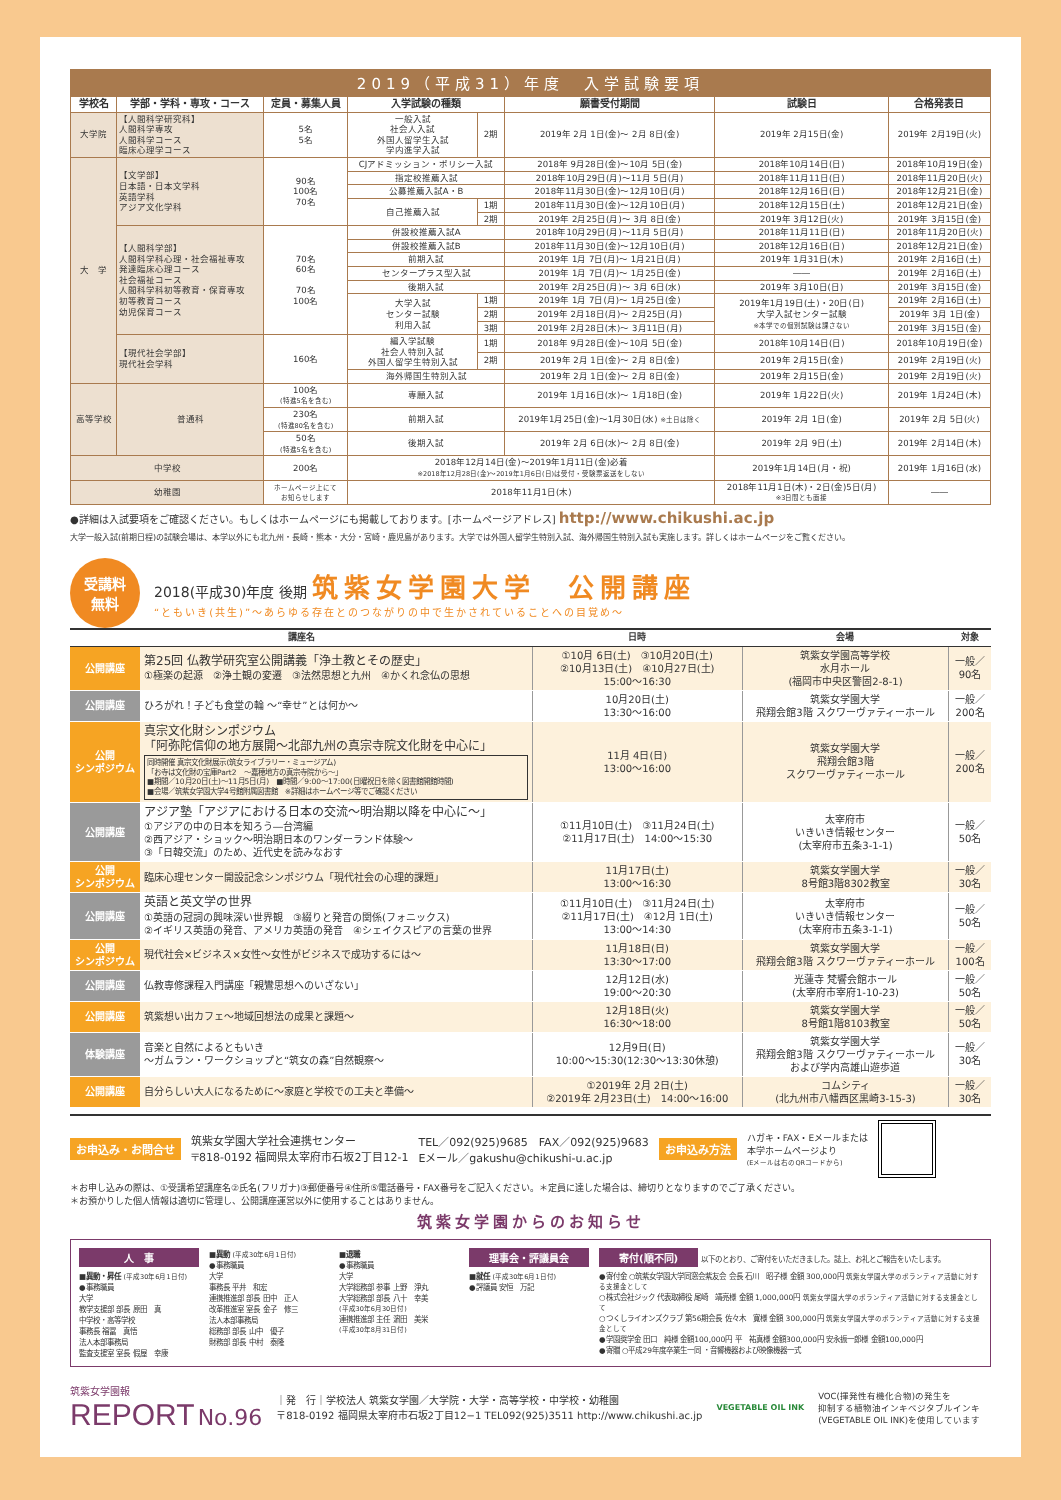2019（平成31）年度　入学試験要項
| 学校名 | 学部・学科・専攻・コース | 定員・募集人員 | 入学試験の種類 | | 願書受付期間 | 試験日 | 合格発表日 |
| --- | --- | --- | --- | --- | --- | --- | --- |
| 大学院 | 【人間科学研究科】 人間科学専攻 人間科学コース 臨床心理学コース | 5名 5名 | 一般入試 社会人入試 外国人留学生入試 学内進学入試 | 2期 | 2019年 2月 1日(金)〜 2月 8日(金) | 2019年 2月15日(金) | 2019年 2月19日(火) |
| 大 学 | 【文学部】 日本語・日本文学科 英語学科 アジア文化学科 | 90名 100名 70名 | CJアドミッション・ポリシー入試 | | 2018年 9月28日(金)〜10月 5日(金) | 2018年10月14日(日) | 2018年10月19日(金) |
| | | | 指定校推薦入試 | | 2018年10月29日(月)〜11月 5日(月) | 2018年11月11日(日) | 2018年11月20日(火) |
| | | | 公募推薦入試A・B | | 2018年11月30日(金)〜12月10日(月) | 2018年12月16日(日) | 2018年12月21日(金) |
| | | | 自己推薦入試 | 1期 | 2018年11月30日(金)〜12月10日(月) | 2018年12月15日(土) | 2018年12月21日(金) |
| | | | | 2期 | 2019年 2月25日(月)〜 3月 8日(金) | 2019年 3月12日(火) | 2019年 3月15日(金) |
| | 【人間科学部】 人間科学科心理・社会福祉専攻 発達臨床心理コース 社会福祉コース 人間科学科初等教育・保育専攻 初等教育コース 幼児保育コース | 70名 60名 70名 100名 | 併設校推薦入試A | | 2018年10月29日(月)〜11月 5日(月) | 2018年11月11日(日) | 2018年11月20日(火) |
| | | | 併設校推薦入試B | | 2018年11月30日(金)〜12月10日(月) | 2018年12月16日(日) | 2018年12月21日(金) |
| | | | 前期入試 | | 2019年 1月 7日(月)〜 1月21日(月) | 2019年 1月31日(木) | 2019年 2月16日(土) |
| | | | センタープラス型入試 | | 2019年 1月 7日(月)〜 1月25日(金) | ―― | 2019年 2月16日(土) |
| | | | 後期入試 | | 2019年 2月25日(月)〜 3月 6日(水) | 2019年 3月10日(日) | 2019年 3月15日(金) |
| | | | 大学入試 センター試験 利用入試 | 1期 | 2019年 1月 7日(月)〜 1月25日(金) | 2019年1月19日(土)・20日(日) 大学入試センター試験 ※本学での個別試験は課さない | 2019年 2月16日(土) |
| | | | | 2期 | 2019年 2月18日(月)〜 2月25日(月) | | 2019年 3月 1日(金) |
| | | | | 3期 | 2019年 2月28日(木)〜 3月11日(月) | | 2019年 3月15日(金) |
| | 【現代社会学部】 現代社会学科 | 160名 | 編入学試験 社会人特別入試 外国人留学生特別入試 | 1期 | 2018年 9月28日(金)〜10月 5日(金) | 2018年10月14日(日) | 2018年10月19日(金) |
| | | | | 2期 | 2019年 2月 1日(金)〜 2月 8日(金) | 2019年 2月15日(金) | 2019年 2月19日(火) |
| | | | 海外帰国生特別入試 | | 2019年 2月 1日(金)〜 2月 8日(金) | 2019年 2月15日(金) | 2019年 2月19日(火) |
| 高等学校 | 普通科 | 100名 (特進5名を含む) | 専願入試 | | 2019年 1月16日(水)〜 1月18日(金) | 2019年 1月22日(火) | 2019年 1月24日(木) |
| | | 230名 (特進80名を含む) | 前期入試 | | 2019年1月25日(金)〜1月30日(水) ※土日は除く | 2019年 2月 1日(金) | 2019年 2月 5日(火) |
| | | 50名 (特進5名を含む) | 後期入試 | | 2019年 2月 6日(水)〜 2月 8日(金) | 2019年 2月 9日(土) | 2019年 2月14日(木) |
| 中学校 | | 200名 | 2018年12月14日(金)〜2019年1月11日(金)必着 ※2018年12月28日(金)〜2019年1月6日(日)は受付・受験票返送をしない | | | 2019年1月14日(月・祝) | 2019年 1月16日(水) |
| 幼稚園 | | ホームページ上にて お知らせします | 2018年11月1日(木) | | | 2018年11月1日(木)・2日(金)5日(月) ※3日間とも面接 | ―― |
●詳細は入試要項をご確認ください。もしくはホームページにも掲載しております。[ホームページアドレス] http://www.chikushi.ac.jp
大学一般入試(前期日程)の試験会場は、本学以外にも北九州・長崎・熊本・大分・宮崎・鹿児島があります。大学では外国人留学生特別入試、海外帰国生特別入試も実施します。詳しくはホームページをご覧ください。
受講料
無料
2018(平成30)年度 後期 筑紫女学園大学　公開講座
“ともいき(共生)”〜あらゆる存在とのつながりの中で生かされていることへの目覚め〜
| 講座名 | | 日時 | 会場 | 対象 |
| --- | --- | --- | --- | --- |
| 公開講座 | 第25回 仏教学研究室公開講義「浄土教とその歴史」 ①極楽の起源 ②浄土観の変遷 ③法然思想と九州 ④かくれ念仏の思想 | ①10月 6日(土) ③10月20日(土) ②10月13日(土) ④10月27日(土) 15:00〜16:30 | 筑紫女学園高等学校 水月ホール (福岡市中央区警固2-8-1) | 一般／ 90名 |
| 公開講座 | ひろがれ！子ども食堂の輪 〜“幸せ”とは何か〜 | 10月20日(土) 13:30〜16:00 | 筑紫女学園大学 飛翔会館3階 スクワーヴァティーホール | 一般／ 200名 |
| 公開 シンポジウム | 真宗文化財シンポジウム 「阿弥陀信仰の地方展開〜北部九州の真宗寺院文化財を中心に」 同時開催 真宗文化財展示(筑女ライブラリー・ミュージアム) 「お寺は文化財の宝庫Part2 〜嘉穂地方の真宗寺院から〜」 ■期間／10月20日(土)〜11月5日(月) ■時間／9:00〜17:00(日曜祝日を除く図書館開館時間) ■会場／筑紫女学園大学4号館附属図書館 ※詳細はホームページ等でご確認ください | 11月 4日(日) 13:00〜16:00 | 筑紫女学園大学 飛翔会館3階 スクワーヴァティーホール | 一般／ 200名 |
| 公開講座 | アジア塾「アジアにおける日本の交流〜明治期以降を中心に〜」 ①アジアの中の日本を知ろう―台湾編 ②西アジア・ショック〜明治期日本のワンダーランド体験〜 ③「日韓交流」のため、近代史を読みなおす | ①11月10日(土) ③11月24日(土) ②11月17日(土) 14:00〜15:30 | 太宰府市 いきいき情報センター (太宰府市五条3-1-1) | 一般／ 50名 |
| 公開 シンポジウム | 臨床心理センター開設記念シンポジウム「現代社会の心理的課題」 | 11月17日(土) 13:00〜16:30 | 筑紫女学園大学 8号館3階8302教室 | 一般／ 30名 |
| 公開講座 | 英語と英文学の世界 ①英語の冠詞の興味深い世界観 ③綴りと発音の関係(フォニックス) ②イギリス英語の発音、アメリカ英語の発音 ④シェイクスピアの言葉の世界 | ①11月10日(土) ③11月24日(土) ②11月17日(土) ④12月 1日(土) 13:00〜14:30 | 太宰府市 いきいき情報センター (太宰府市五条3-1-1) | 一般／ 50名 |
| 公開 シンポジウム | 現代社会×ビジネス×女性〜女性がビジネスで成功するには〜 | 11月18日(日) 13:30〜17:00 | 筑紫女学園大学 飛翔会館3階 スクワーヴァティーホール | 一般／ 100名 |
| 公開講座 | 仏教専修課程入門講座「親鸞思想へのいざない」 | 12月12日(水) 19:00〜20:30 | 光蓮寺 梵響会館ホール (太宰府市宰府1-10-23) | 一般／ 50名 |
| 公開講座 | 筑紫想い出カフェ〜地域回想法の成果と課題〜 | 12月18日(火) 16:30〜18:00 | 筑紫女学園大学 8号館1階8103教室 | 一般／ 50名 |
| 体験講座 | 音楽と自然によるともいき 〜ガムラン・ワークショップと“筑女の森”自然観察〜 | 12月9日(日) 10:00〜15:30(12:30〜13:30休憩) | 筑紫女学園大学 飛翔会館3階 スクワーヴァティーホール および学内高雄山遊歩道 | 一般／ 30名 |
| 公開講座 | 自分らしい大人になるために〜家庭と学校での工夫と準備〜 | ①2019年 2月 2日(土) ②2019年 2月23日(土) 14:00〜16:00 | コムシティ (北九州市八幡西区黒崎3-15-3) | 一般／ 30名 |
お申込み・お問合せ 筑紫女学園大学社会連携センター
〒818-0192 福岡県太宰府市石坂2丁目12-1 TEL／092(925)9685　FAX／092(925)9683
Eメール／gakushu@chikushi-u.ac.jp お申込み方法 ハガキ・FAX・Eメールまたは
本学ホームページより
(Eメールは右のQRコードから)
＊お申し込みの際は、①受講希望講座名②氏名(フリガナ)③郵便番号④住所⑤電話番号・FAX番号をご記入ください。＊定員に達した場合は、締切りとなりますのでご了承ください。
＊お預かりした個人情報は適切に管理し、公開講座運営以外に使用することはありません。
筑紫女学園からのお知らせ
人　事
■異動・昇任 (平成30年6月1日付)
●事務職員
大学
教学支援部 部長 原田　真
中学校・高等学校
事務長 福冨　真悟
法人本部事務局
監査支援室 室長 假屋　幸康
■異動 (平成30年6月1日付)
●事務職員
大学
事務長 平井　和宏
連携推進部 部長 田中　正人
改革推進室 室長 金子　修三
法人本部事務局
総務部 部長 山中　優子
財務部 部長 中村　泰隆
■退職
●事務職員
大学
大学総務部 参事 上野　淨丸
大学総務部 部長 八十　幸美
(平成30年6月30日付)
連携推進部 主任 濵田　美栄
(平成30年8月31日付)
理事会・評議員会
■就任 (平成30年6月1日付)
●評議員 安恒　万記
寄付(順不同)
以下のとおり、ご寄付をいただきました。誌上、お礼とご報告をいたします。
●寄付金 ○筑紫女学園大学同窓会紫友会 会長 石川　昭子様 金額 300,000円 筑紫女学園大学のボランティア活動に対する支援金として
○株式会社ジック 代表取締役 尾崎　靖亮様 金額 1,000,000円 筑紫女学園大学のボランティア活動に対する支援金として
○つくしライオンズクラブ 第56期会長 佐々木　寛様 金額 300,000円 筑紫女学園大学のボランティア活動に対する支援金として
●学園奨学金 田口　純様 金額100,000円 平　祐真様 金額300,000円 安永振一郎様 金額100,000円
●寄贈 ○平成29年度卒業生一同 ・音響機器および映像機器一式
筑紫女学園報
REPORT No.96
｜発　行｜学校法人 筑紫女学園／大学院・大学・高等学校・中学校・幼稚園
〒818-0192 福岡県太宰府市石坂2丁目12−1 TEL092(925)3511 http://www.chikushi.ac.jp
VEGETABLE OIL INK
VOC(揮発性有機化合物)の発生を
抑制する植物油インキベジタブルインキ
(VEGETABLE OIL INK)を使用しています